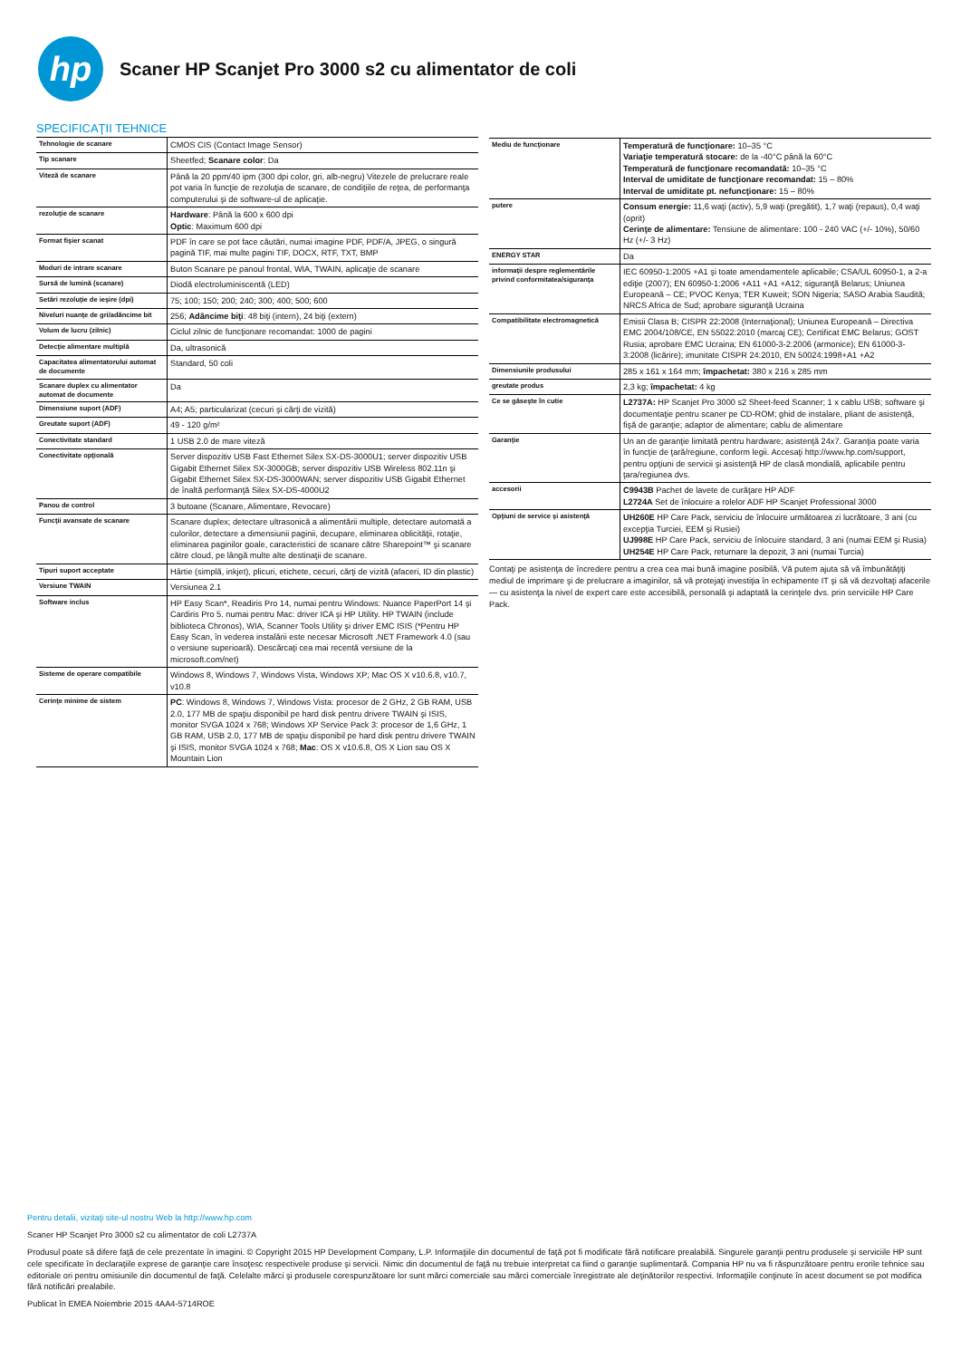hp
Scaner HP Scanjet Pro 3000 s2 cu alimentator de coli
SPECIFICAŢII TEHNICE
| Tehnologie de scanare | CMOS CIS (Contact Image Sensor) |
| Tip scanare | Sheetfed; Scanare color : Da |
| Viteză de scanare | Până la 20 ppm/40 ipm (300 dpi color, gri, alb-negru) Vitezele de prelucrare reale pot varia în funcţie de rezoluţia de scanare, de condiţiile de reţea, de performanţa computerului şi de software-ul de aplicaţie. |
| rezoluţie de scanare | Hardware : Până la 600 x 600 dpi Optic : Maximum 600 dpi |
| Format fişier scanat | PDF în care se pot face căutări, numai imagine PDF, PDF/A, JPEG, o singură pagină TIF, mai multe pagini TIF, DOCX, RTF, TXT, BMP |
| Moduri de intrare scanare | Buton Scanare pe panoul frontal, WIA, TWAIN, aplicaţie de scanare |
| Sursă de lumină (scanare) | Diodă electroluminiscentă (LED) |
| Setări rezoluţie de ieşire (dpi) | 75; 100; 150; 200; 240; 300; 400; 500; 600 |
| Niveluri nuanţe de gri/adâncime bit | 256; Adâncime biţi : 48 biţi (intern), 24 biţi (extern) |
| Volum de lucru (zilnic) | Ciclul zilnic de funcţionare recomandat: 1000 de pagini |
| Detecţie alimentare multiplă | Da, ultrasonică |
| Capacitatea alimentatorului automat de documente | Standard, 50 coli |
| Scanare duplex cu alimentator automat de documente | Da |
| Dimensiune suport (ADF) | A4; A5; particularizat (cecuri şi cărţi de vizită) |
| Greutate suport (ADF) | 49 - 120 g/m² |
| Conectivitate standard | 1 USB 2.0 de mare viteză |
| Conectivitate opţională | Server dispozitiv USB Fast Ethernet Silex SX-DS-3000U1; server dispozitiv USB Gigabit Ethernet Silex SX-3000GB; server dispozitiv USB Wireless 802.11n şi Gigabit Ethernet Silex SX-DS-3000WAN; server dispozitiv USB Gigabit Ethernet de înaltă performanţă Silex SX-DS-4000U2 |
| Panou de control | 3 butoane (Scanare, Alimentare, Revocare) |
| Funcţii avansate de scanare | Scanare duplex; detectare ultrasonică a alimentării multiple, detectare automată a culorilor, detectare a dimensiunii paginii, decupare, eliminarea oblicităţii, rotaţie, eliminarea paginilor goale, caracteristici de scanare către Sharepoint™ şi scanare către cloud, pe lângă multe alte destinaţii de scanare. |
| Tipuri suport acceptate | Hârtie (simplă, inkjet), plicuri, etichete, cecuri, cărţi de vizită (afaceri, ID din plastic) |
| Versiune TWAIN | Versiunea 2.1 |
| Software inclus | HP Easy Scan*, Readiris Pro 14, numai pentru Windows: Nuance PaperPort 14 şi Cardiris Pro 5. numai pentru Mac: driver ICA şi HP Utility. HP TWAIN (include biblioteca Chronos), WIA, Scanner Tools Utility şi driver EMC ISIS (*Pentru HP Easy Scan, în vederea instalării este necesar Microsoft .NET Framework 4.0 (sau o versiune superioară). Descărcaţi cea mai recentă versiune de la microsoft.com/net) |
| Sisteme de operare compatibile | Windows 8, Windows 7, Windows Vista, Windows XP; Mac OS X v10.6.8, v10.7, v10.8 |
| Cerinţe minime de sistem | PC : Windows 8, Windows 7, Windows Vista: procesor de 2 GHz, 2 GB RAM, USB 2.0, 177 MB de spaţiu disponibil pe hard disk pentru drivere TWAIN şi ISIS, monitor SVGA 1024 x 768; Windows XP Service Pack 3: procesor de 1,6 GHz, 1 GB RAM, USB 2.0, 177 MB de spaţiu disponibil pe hard disk pentru drivere TWAIN şi ISIS, monitor SVGA 1024 x 768; Mac : OS X v10.6.8, OS X Lion sau OS X Mountain Lion |
| Mediu de funcţionare | Temperatură de funcţionare: 10–35 °C Variaţie temperatură stocare: de la -40°C până la 60°C Temperatură de funcţionare recomandată: 10–35 °C Interval de umiditate de funcţionare recomandat: 15 – 80% Interval de umiditate pt. nefuncţionare: 15 – 80% |
| putere | Consum energie: 11,6 waţi (activ), 5,9 waţi (pregătit), 1,7 waţi (repaus), 0,4 waţi (oprit) Cerinţe de alimentare: Tensiune de alimentare: 100 - 240 VAC (+/- 10%), 50/60 Hz (+/- 3 Hz) |
| ENERGY STAR | Da |
| informaţii despre reglementările privind conformitatea/siguranţa | IEC 60950-1:2005 +A1 şi toate amendamentele aplicabile; CSA/UL 60950-1, a 2-a ediţie (2007); EN 60950-1:2006 +A11 +A1 +A12; siguranţă Belarus; Uniunea Europeană – CE; PVOC Kenya; TER Kuweit; SON Nigeria; SASO Arabia Saudită; NRCS Africa de Sud; aprobare siguranţă Ucraina |
| Compatibilitate electromagnetică | Emisii Clasa B; CISPR 22:2008 (Internaţional); Uniunea Europeană – Directiva EMC 2004/108/CE, EN 55022:2010 (marcaj CE); Certificat EMC Belarus; GOST Rusia; aprobare EMC Ucraina; EN 61000-3-2:2006 (armonice); EN 61000-3-3:2008 (licărire); imunitate CISPR 24:2010, EN 50024:1998+A1 +A2 |
| Dimensiunile produsului | 285 x 161 x 164 mm; împachetat: 380 x 216 x 285 mm |
| greutate produs | 2,3 kg; împachetat: 4 kg |
| Ce se găseşte în cutie | L2737A: HP Scanjet Pro 3000 s2 Sheet-feed Scanner; 1 x cablu USB; software şi documentaţie pentru scaner pe CD-ROM; ghid de instalare, pliant de asistenţă, fişă de garanţie; adaptor de alimentare; cablu de alimentare |
| Garanţie | Un an de garanţie limitată pentru hardware; asistenţă 24x7. Garanţia poate varia în funcţie de ţară/regiune, conform legii. Accesaţi http://www.hp.com/support, pentru opţiuni de servicii şi asistenţă HP de clasă mondială, aplicabile pentru ţara/regiunea dvs. |
| accesorii | C9943B Pachet de lavete de curăţare HP ADF L2724A Set de înlocuire a rolelor ADF HP Scanjet Professional 3000 |
| Opţiuni de service şi asistenţă | UH260E HP Care Pack, serviciu de înlocuire următoarea zi lucrătoare, 3 ani (cu excepţia Turciei, EEM şi Rusiei) UJ998E HP Care Pack, serviciu de înlocuire standard, 3 ani (numai EEM şi Rusia) UH254E HP Care Pack, returnare la depozit, 3 ani (numai Turcia) |
Contaţi pe asistenţa de încredere pentru a crea cea mai bună imagine posibilă. Vă putem ajuta să vă îmbunătăţiţi mediul de imprimare şi de prelucrare a imaginilor, să vă protejaţi investiţia în echipamente IT şi să vă dezvoltaţi afacerile — cu asistenţa la nivel de expert care este accesibilă, personală şi adaptată la cerinţele dvs. prin serviciile HP Care Pack.
Pentru detalii, vizitaţi site-ul nostru Web la http://www.hp.com
Scaner HP Scanjet Pro 3000 s2 cu alimentator de coli L2737A
Produsul poate să difere faţă de cele prezentate în imagini. © Copyright 2015 HP Development Company, L.P. Informaţiile din documentul de faţă pot fi modificate fără notificare prealabilă. Singurele garanţii pentru produsele şi serviciile HP sunt cele specificate în declaraţiile exprese de garanţie care însoţesc respectivele produse şi servicii. Nimic din documentul de faţă nu trebuie interpretat ca fiind o garanţie suplimentară. Compania HP nu va fi răspunzătoare pentru erorile tehnice sau editoriale ori pentru omisiunile din documentul de faţă. Celelalte mărci şi produsele corespunzătoare lor sunt mărci comerciale sau mărci comerciale înregistrate ale deţinătorilor respectivi. Informaţiile conţinute în acest document se pot modifica fără notificări prealabile.
Publicat în EMEA Noiembrie 2015 4AA4-5714ROE